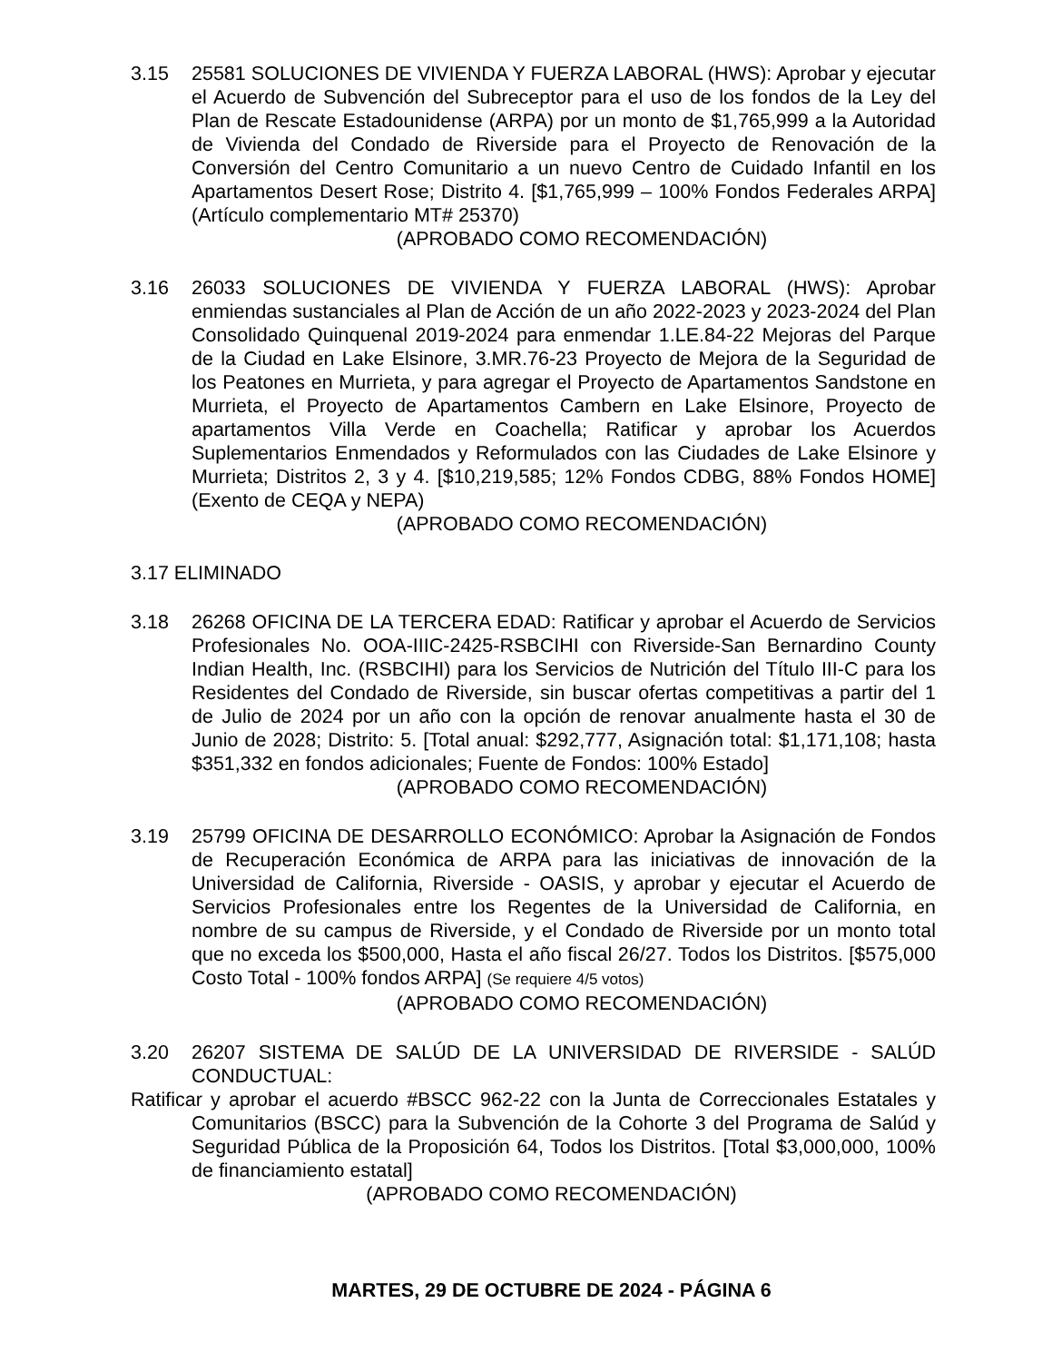3.15 25581 SOLUCIONES DE VIVIENDA Y FUERZA LABORAL (HWS): Aprobar y ejecutar el Acuerdo de Subvención del Subreceptor para el uso de los fondos de la Ley del Plan de Rescate Estadounidense (ARPA) por un monto de $1,765,999 a la Autoridad de Vivienda del Condado de Riverside para el Proyecto de Renovación de la Conversión del Centro Comunitario a un nuevo Centro de Cuidado Infantil en los Apartamentos Desert Rose; Distrito 4. [$1,765,999 – 100% Fondos Federales ARPA] (Artículo complementario MT# 25370)
(APROBADO COMO RECOMENDACIÓN)
3.16 26033 SOLUCIONES DE VIVIENDA Y FUERZA LABORAL (HWS): Aprobar enmiendas sustanciales al Plan de Acción de un año 2022-2023 y 2023-2024 del Plan Consolidado Quinquenal 2019-2024 para enmendar 1.LE.84-22 Mejoras del Parque de la Ciudad en Lake Elsinore, 3.MR.76-23 Proyecto de Mejora de la Seguridad de los Peatones en Murrieta, y para agregar el Proyecto de Apartamentos Sandstone en Murrieta, el Proyecto de Apartamentos Cambern en Lake Elsinore, Proyecto de apartamentos Villa Verde en Coachella; Ratificar y aprobar los Acuerdos Suplementarios Enmendados y Reformulados con las Ciudades de Lake Elsinore y Murrieta; Distritos 2, 3 y 4. [$10,219,585; 12% Fondos CDBG, 88% Fondos HOME] (Exento de CEQA y NEPA)
(APROBADO COMO RECOMENDACIÓN)
3.17 ELIMINADO
3.18 26268 OFICINA DE LA TERCERA EDAD: Ratificar y aprobar el Acuerdo de Servicios Profesionales No. OOA-IIIC-2425-RSBCIHI con Riverside-San Bernardino County Indian Health, Inc. (RSBCIHI) para los Servicios de Nutrición del Título III-C para los Residentes del Condado de Riverside, sin buscar ofertas competitivas a partir del 1 de Julio de 2024 por un año con la opción de renovar anualmente hasta el 30 de Junio de 2028; Distrito: 5. [Total anual: $292,777, Asignación total: $1,171,108; hasta $351,332 en fondos adicionales; Fuente de Fondos: 100% Estado]
(APROBADO COMO RECOMENDACIÓN)
3.19 25799 OFICINA DE DESARROLLO ECONÓMICO: Aprobar la Asignación de Fondos de Recuperación Económica de ARPA para las iniciativas de innovación de la Universidad de California, Riverside - OASIS, y aprobar y ejecutar el Acuerdo de Servicios Profesionales entre los Regentes de la Universidad de California, en nombre de su campus de Riverside, y el Condado de Riverside por un monto total que no exceda los $500,000, Hasta el año fiscal 26/27. Todos los Distritos. [$575,000 Costo Total - 100% fondos ARPA] (Se requiere 4/5 votos)
(APROBADO COMO RECOMENDACIÓN)
3.20 26207 SISTEMA DE SALÚD DE LA UNIVERSIDAD DE RIVERSIDE - SALÚD CONDUCTUAL:
Ratificar y aprobar el acuerdo #BSCC 962-22 con la Junta de Correccionales Estatales y Comunitarios (BSCC) para la Subvención de la Cohorte 3 del Programa de Salúd y Seguridad Pública de la Proposición 64, Todos los Distritos. [Total $3,000,000, 100% de financiamiento estatal]
(APROBADO COMO RECOMENDACIÓN)
MARTES, 29 DE OCTUBRE DE 2024 - PÁGINA 6